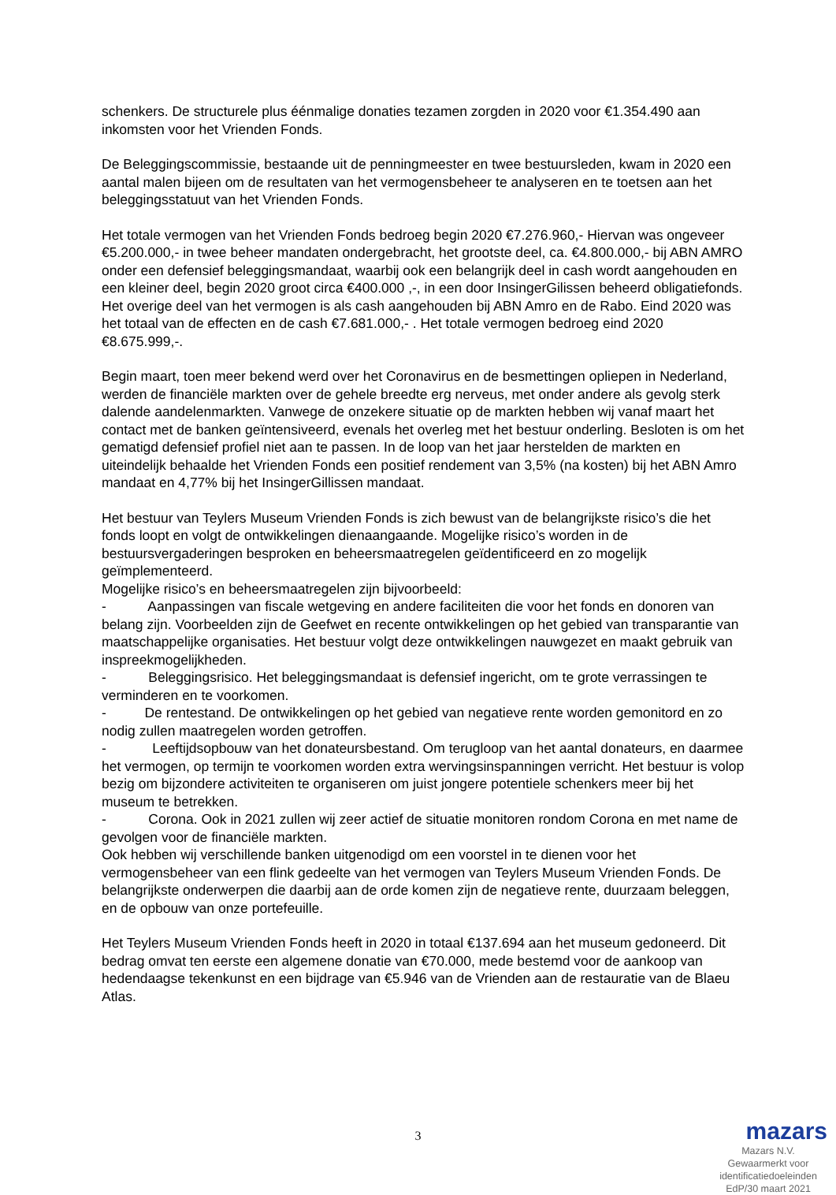schenkers. De structurele plus éénmalige donaties tezamen zorgden in 2020 voor €1.354.490 aan inkomsten voor het Vrienden Fonds.
De Beleggingscommissie, bestaande uit de penningmeester en twee bestuursleden, kwam in 2020 een aantal malen bijeen om de resultaten van het vermogensbeheer te analyseren en te toetsen aan het beleggingsstatuut van het Vrienden Fonds.
Het totale vermogen van het Vrienden Fonds bedroeg begin 2020 €7.276.960,- Hiervan was ongeveer €5.200.000,- in twee beheer mandaten ondergebracht, het grootste deel, ca. €4.800.000,- bij ABN AMRO onder een defensief beleggingsmandaat, waarbij ook een belangrijk deel in cash wordt aangehouden en een kleiner deel, begin 2020 groot circa €400.000 ,-, in een door InsingerGilissen beheerd obligatiefonds. Het overige deel van het vermogen is als cash aangehouden bij ABN Amro en de Rabo. Eind 2020 was het totaal van de effecten en de cash €7.681.000,- . Het totale vermogen bedroeg eind 2020 €8.675.999,-.
Begin maart, toen meer bekend werd over het Coronavirus en de besmettingen opliepen in Nederland, werden de financiële markten over de gehele breedte erg nerveus, met onder andere als gevolg sterk dalende aandelenmarkten. Vanwege de onzekere situatie op de markten hebben wij vanaf maart het contact met de banken geïntensiveerd, evenals het overleg met het bestuur onderling. Besloten is om het gematigd defensief profiel niet aan te passen. In de loop van het jaar herstelden de markten en uiteindelijk behaalde het Vrienden Fonds een positief rendement van 3,5% (na kosten) bij het ABN Amro mandaat en 4,77% bij het InsingerGillissen mandaat.
Het bestuur van Teylers Museum Vrienden Fonds is zich bewust van de belangrijkste risico’s die het fonds loopt en volgt de ontwikkelingen dienaangaande. Mogelijke risico’s worden in de bestuursvergaderingen besproken en beheersmaatregelen geïdentificeerd en zo mogelijk geïmplementeerd.
Mogelijke risico’s en beheersmaatregelen zijn bijvoorbeeld:
- Aanpassingen van fiscale wetgeving en andere faciliteiten die voor het fonds en donoren van belang zijn. Voorbeelden zijn de Geefwet en recente ontwikkelingen op het gebied van transparantie van maatschappelijke organisaties. Het bestuur volgt deze ontwikkelingen nauwgezet en maakt gebruik van inspreekmogelijkheden.
- Beleggingsrisico. Het beleggingsmandaat is defensief ingericht, om te grote verrassingen te verminderen en te voorkomen.
- De rentestand. De ontwikkelingen op het gebied van negatieve rente worden gemonitord en zo nodig zullen maatregelen worden getroffen.
- Leeftijdsopbouw van het donateursbestand. Om terugloop van het aantal donateurs, en daarmee het vermogen, op termijn te voorkomen worden extra wervingsinspanningen verricht. Het bestuur is volop bezig om bijzondere activiteiten te organiseren om juist jongere potentiele schenkers meer bij het museum te betrekken.
- Corona. Ook in 2021 zullen wij zeer actief de situatie monitoren rondom Corona en met name de gevolgen voor de financiële markten.
Ook hebben wij verschillende banken uitgenodigd om een voorstel in te dienen voor het vermogensbeheer van een flink gedeelte van het vermogen van Teylers Museum Vrienden Fonds. De belangrijkste onderwerpen die daarbij aan de orde komen zijn de negatieve rente, duurzaam beleggen, en de opbouw van onze portefeuille.
Het Teylers Museum Vrienden Fonds heeft in 2020 in totaal €137.694 aan het museum gedoneerd. Dit bedrag omvat ten eerste een algemene donatie van €70.000, mede bestemd voor de aankoop van hedendaagse tekenkunst en een bijdrage van €5.946 van de Vrienden aan de restauratie van de Blaeu Atlas.
3
mazars
Mazars N.V.
Gewaarmerkt voor
identificatiedoeleinden
EdP/30 maart 2021